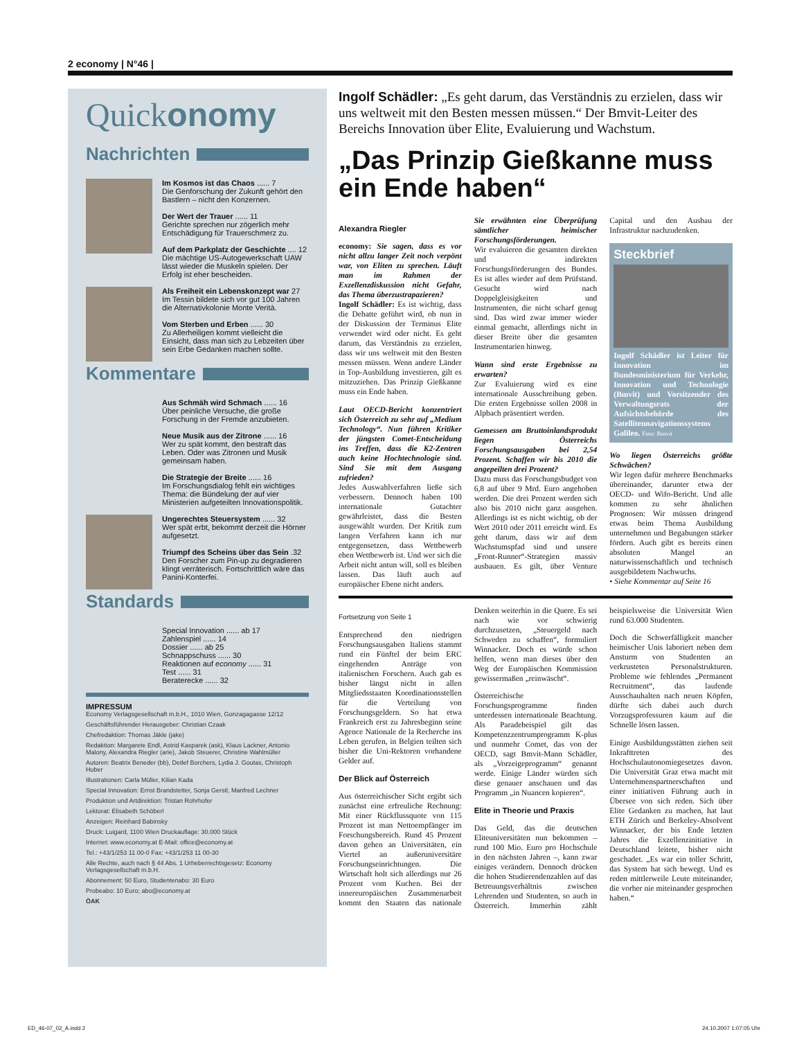2 economy | N°46 |
Quickonomy
Nachrichten
Im Kosmos ist das Chaos ...... 7
Die Genforschung der Zukunft gehört den Bastlern – nicht den Konzernen.
Der Wert der Trauer ...... 11
Gerichte sprechen nur zögerlich mehr Entschädigung für Trauerschmerz zu.
Auf dem Parkplatz der Geschichte .... 12
Die mächtige US-Autogewerkschaft UAW lässt wieder die Muskeln spielen. Der Erfolg ist eher bescheiden.
Als Freiheit ein Lebenskonzept war 27
Im Tessin bildete sich vor gut 100 Jahren die Alternativkolonie Monte Verità.
Vom Sterben und Erben ...... 30
Zu Allerheiligen kommt vielleicht die Einsicht, dass man sich zu Lebzeiten über sein Erbe Gedanken machen sollte.
Kommentare
Aus Schmäh wird Schmach ...... 16
Über peinliche Versuche, die große Forschung in der Fremde anzubieten.
Neue Musik aus der Zitrone ...... 16
Wer zu spät kommt, den bestraft das Leben. Oder was Zitronen und Musik gemeinsam haben.
Die Strategie der Breite ...... 16
Im Forschungsdialog fehlt ein wichtiges Thema: die Bündelung der auf vier Ministerien aufgeteilten Innovationspolitik.
Ungerechtes Steuersystem ...... 32
Wer spät erbt, bekommt derzeit die Hörner aufgesetzt.
Triumpf des Scheins über das Sein .32
Den Forscher zum Pin-up zu degradieren klingt verräterisch. Fortschrittlich wäre das Panini-Konterfei.
Standards
Special Innovation ...... ab 17
Zahlenspiel ...... 14
Dossier ...... ab 25
Schnappschuss ...... 30
Reaktionen auf economy ...... 31
Test ...... 31
Beraterecke ...... 32
IMPRESSUM
Economy Verlagsgesellschaft m.b.H., 1010 Wien, Gonzagagasse 12/12
Geschäftsführender Herausgeber: Christian Czaak
Chefredaktion: Thomas Jäkle (jake)
Redaktion: Margarete Endl, Astrid Kasparek (ask), Klaus Lackner, Antonio Malony, Alexandra Riegler (arie), Jakob Steuerer, Christine Wahlmüller
Autoren: Beatrix Beneder (bb), Detlef Borchers, Lydia J. Goutas, Christoph Huber
Illustrationen: Carla Müller, Kilian Kada
Special Innovation: Ernst Brandstetter, Sonja Gerstl, Manfred Lechner
Produktion und Artdirektion: Tristan Rohrhofer
Lektorat: Elisabeth Schöberl
Anzeigen: Reinhard Babinsky
Druck: Luigard, 1100 Wien Druckauflage: 30.000 Stück
Internet: www.economy.at E-Mail: office@economy.at
Tel.: +43/1/253 11 00-0 Fax: +43/1/253 11 00-30
Alle Rechte, auch nach § 44 Abs. 1 Urheberrechtsgesetz: Economy Verlagsgesellschaft m.b.H.
Abonnement: 50 Euro, Studentenabo: 30 Euro
Probeabo: 10 Euro; abo@economy.at
ÖAK
Ingolf Schädler: „Es geht darum, das Verständnis zu erzielen, dass wir uns weltweit mit den Besten messen müssen.“ Der Bmvit-Leiter des Bereichs Innovation über Elite, Evaluierung und Wachstum.
„Das Prinzip Gießkanne muss ein Ende haben“
Alexandra Riegler
economy: Sie sagen, dass es vor nicht allzu langer Zeit noch verpönt war, von Eliten zu sprechen. Läuft man im Rahmen der Exzellenzdiskussion nicht Gefahr, das Thema überzustrapazieren?
Ingolf Schädler: Es ist wichtig, dass die Debatte geführt wird, ob nun in der Diskussion der Terminus Elite verwendet wird oder nicht. Es geht darum, das Verständnis zu erzielen, dass wir uns weltweit mit den Besten messen müssen. Wenn andere Länder in Top-Ausbildung investieren, gilt es mitzuziehen. Das Prinzip Gießkanne muss ein Ende haben.
Laut OECD-Bericht konzentriert sich Österreich zu sehr auf „Medium Technology“. Nun führen Kritiker der jüngsten Comet-Entscheidung ins Treffen, dass die K2-Zentren auch keine Hochtechnologie sind. Sind Sie mit dem Ausgang zufrieden?
Jedes Auswahlverfahren ließe sich verbessern. Dennoch haben 100 internationale Gutachter gewährleistet, dass die Besten ausgewählt wurden. Der Kritik zum langen Verfahren kann ich nur entgegensetzen, dass Wettbewerb eben Wettbewerb ist. Und wer sich die Arbeit nicht antun will, soll es bleiben lassen. Das läuft auch auf europäischer Ebene nicht anders.
Sie erwähnten eine Überprüfung sämtlicher heimischer Forschungsförderungen.
Wir evaluieren die gesamten direkten und indirekten Forschungsförderungen des Bundes. Es ist alles wieder auf dem Prüfstand. Gesucht wird nach Doppelgleisigkeiten und Instrumenten, die nicht scharf genug sind. Das wird zwar immer wieder einmal gemacht, allerdings nicht in dieser Breite über die gesamten Instrumentarien hinweg.
Wann sind erste Ergebnisse zu erwarten?
Zur Evaluierung wird es eine internationale Ausschreibung geben. Die ersten Ergebnisse sollen 2008 in Alpbach präsentiert werden.
Gemessen am Bruttoinlandsprodukt liegen Österreichs Forschungsausgaben bei 2,54 Prozent. Schaffen wir bis 2010 die angepeilten drei Prozent?
Dazu muss das Forschungsbudget von 6,8 auf über 9 Mrd. Euro angehoben werden. Die drei Prozent werden sich also bis 2010 nicht ganz ausgehen. Allerdings ist es nicht wichtig, ob der Wert 2010 oder 2011 erreicht wird. Es geht darum, dass wir auf dem Wachstumspfad sind und unsere „Front-Runner“-Strategien massiv ausbauen. Es gilt, über Venture Capital und den Ausbau der Infrastruktur nachzudenken.
Steckbrief
Ingolf Schädler ist Leiter für Innovation im Bundesministerium für Verkehr, Innovation und Technologie (Bmvit) und Vorsitzender des Verwaltungsrats der Aufsichtsbehörde des Satellitennavigationssystems Galileo. Foto: Bmvit
Wo liegen Österreichs größte Schwächen?
Wir legen dafür mehrere Benchmarks übereinander, darunter etwa der OECD- und Wifo-Bericht. Und alle kommen zu sehr ähnlichen Prognosen: Wir müssen dringend etwas beim Thema Ausbildung unternehmen und Begabungen stärker fördern. Auch gibt es bereits einen absoluten Mangel an naturwissenschaftlich und technisch ausgebildetem Nachwuchs.
• Siehe Kommentar auf Seite 16
Fortsetzung von Seite 1
Entsprechend den niedrigen Forschungsausgaben Italiens stammt rund ein Fünftel der beim ERC eingehenden Anträge von italienischen Forschern. Auch gab es bisher längst nicht in allen Mitgliedsstaaten Koordinationsstellen für die Verteilung von Forschungsgeldern. So hat etwa Frankreich erst zu Jahresbeginn seine Agence Nationale de la Recherche ins Leben gerufen, in Belgien teilten sich bisher die Uni-Rektoren vorhandene Gelder auf.
Der Blick auf Österreich
Aus österreichischer Sicht ergibt sich zunächst eine erfreuliche Rechnung: Mit einer Rückflussquote von 115 Prozent ist man Nettoempfänger im Forschungsbereich. Rund 45 Prozent davon gehen an Universitäten, ein Viertel an außeruniversitäre Forschungseinrichtungen. Die Wirtschaft holt sich allerdings nur 26 Prozent vom Kuchen. Bei der innereuropäischen Zusammenarbeit kommt den Staaten das nationale Denken weiterhin in die Quere. Es sei nach wie vor schwierig durchzusetzen, „Steuergeld nach Schweden zu schaffen“, formuliert Winnacker. Doch es würde schon helfen, wenn man dieses über den Weg der Europäischen Kommission gewissermaßen „reinwäscht“.
Österreichische Forschungsprogramme finden unterdessen internationale Beachtung. Als Paradebeispiel gilt das Kompetenzzentrumprogramm K-plus und nunmehr Comet, das von der OECD, sagt Bmvit-Mann Schädler, als „Vorzeigeprogramm“ genannt werde. Einige Länder würden sich diese genauer anschauen und das Programm „in Nuancen kopieren“.
Elite in Theorie und Praxis
Das Geld, das die deutschen Eliteuniversitäten nun bekommen – rund 100 Mio. Euro pro Hochschule in den nächsten Jahren –, kann zwar einiges verändern. Dennoch drücken die hohen Studierendenzahlen auf das Betreuungsverhältnis zwischen Lehrenden und Studenten, so auch in Österreich. Immerhin zählt beispielsweise die Universität Wien rund 63.000 Studenten.
Doch die Schwerfälligkeit mancher heimischer Unis laboriert neben dem Ansturm von Studenten an verkrusteten Personalstrukturen. Probleme wie fehlendes „Permanent Recruitment“, das laufende Ausschauhalten nach neuen Köpfen, dürfte sich dabei auch durch Vorzugsprofessuren kaum auf die Schnelle lösen lassen.
Einige Ausbildungsstätten ziehen seit Inkrafttreten des Hochschulautonomiegesetzes davon. Die Universität Graz etwa macht mit Unternehmenspartnerschaften und einer initiativen Führung auch in Übersee von sich reden. Sich über Elite Gedanken zu machen, hat laut ETH Zürich und Berkeley-Absolvent Winnacker, der bis Ende letzten Jahres die Exzellenzinitiative in Deutschland leitete, bisher nicht geschadet. „Es war ein toller Schritt, das System hat sich bewegt. Und es reden mittlerweile Leute miteinander, die vorher nie miteinander gesprochen haben.“
ED_46-07_02_A.indd 2 24.10.2007 1:07:05 Uhr